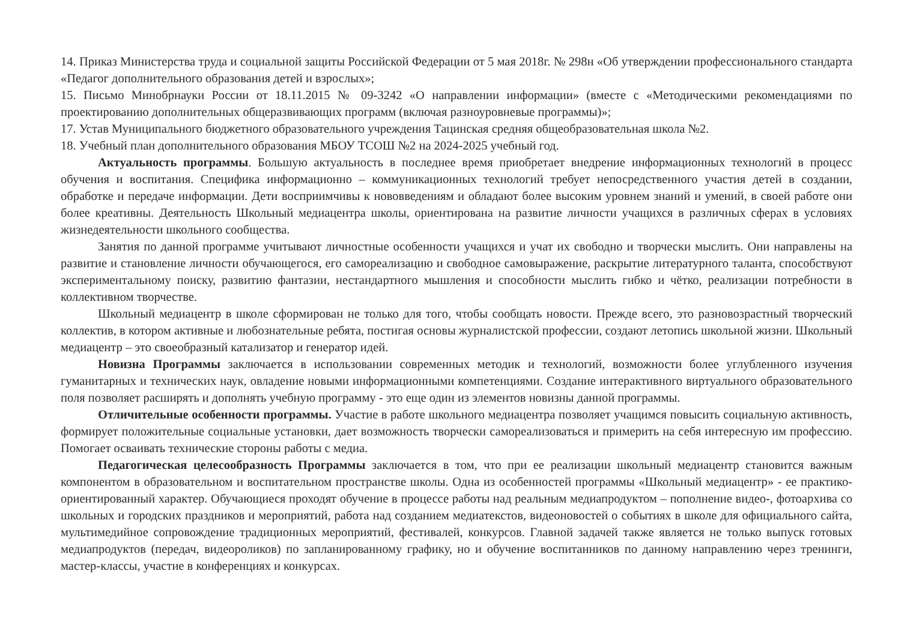14. Приказ Министерства труда и социальной защиты Российской Федерации от 5 мая 2018г. № 298н «Об утверждении профессионального стандарта «Педагог дополнительного образования детей и взрослых»;
15. Письмо Минобрнауки России от 18.11.2015 № 09-3242 «О направлении информации» (вместе с «Методическими рекомендациями по проектированию дополнительных общеразвивающих программ (включая разноуровневые программы)»;
17. Устав Муниципального бюджетного образовательного учреждения Тацинская средняя общеобразовательная школа №2.
18. Учебный план дополнительного образования МБОУ ТСОШ №2 на 2024-2025 учебный год.
Актуальность программы. Большую актуальность в последнее время приобретает внедрение информационных технологий в процесс обучения и воспитания. Специфика информационно – коммуникационных технологий требует непосредственного участия детей в создании, обработке и передаче информации. Дети восприимчивы к нововведениям и обладают более высоким уровнем знаний и умений, в своей работе они более креативны. Деятельность Школьный медиацентра школы, ориентирована на развитие личности учащихся в различных сферах в условиях жизнедеятельности школьного сообщества.
Занятия по данной программе учитывают личностные особенности учащихся и учат их свободно и творчески мыслить. Они направлены на развитие и становление личности обучающегося, его самореализацию и свободное самовыражение, раскрытие литературного таланта, способствуют экспериментальному поиску, развитию фантазии, нестандартного мышления и способности мыслить гибко и чётко, реализации потребности в коллективном творчестве.
Школьный медиацентр в школе сформирован не только для того, чтобы сообщать новости. Прежде всего, это разновозрастный творческий коллектив, в котором активные и любознательные ребята, постигая основы журналистской профессии, создают летопись школьной жизни. Школьный медиацентр – это своеобразный катализатор и генератор идей.
Новизна Программы заключается в использовании современных методик и технологий, возможности более углубленного изучения гуманитарных и технических наук, овладение новыми информационными компетенциями. Создание интерактивного виртуального образовательного поля позволяет расширять и дополнять учебную программу - это еще один из элементов новизны данной программы.
Отличительные особенности программы. Участие в работе школьного медиацентра позволяет учащимся повысить социальную активность, формирует положительные социальные установки, дает возможность творчески самореализоваться и примерить на себя интересную им профессию. Помогает осваивать технические стороны работы с медиа.
Педагогическая целесообразность Программы заключается в том, что при ее реализации школьный медиацентр становится важным компонентом в образовательном и воспитательном пространстве школы. Одна из особенностей программы «Школьный медиацентр» - ее практико-ориентированный характер. Обучающиеся проходят обучение в процессе работы над реальным медиапродуктом – пополнение видео-, фотоархива со школьных и городских праздников и мероприятий, работа над созданием медиатекстов, видеоновостей о событиях в школе для официального сайта, мультимедийное сопровождение традиционных мероприятий, фестивалей, конкурсов. Главной задачей также является не только выпуск готовых медиапродуктов (передач, видеороликов) по запланированному графику, но и обучение воспитанников по данному направлению через тренинги, мастер-классы, участие в конференциях и конкурсах.